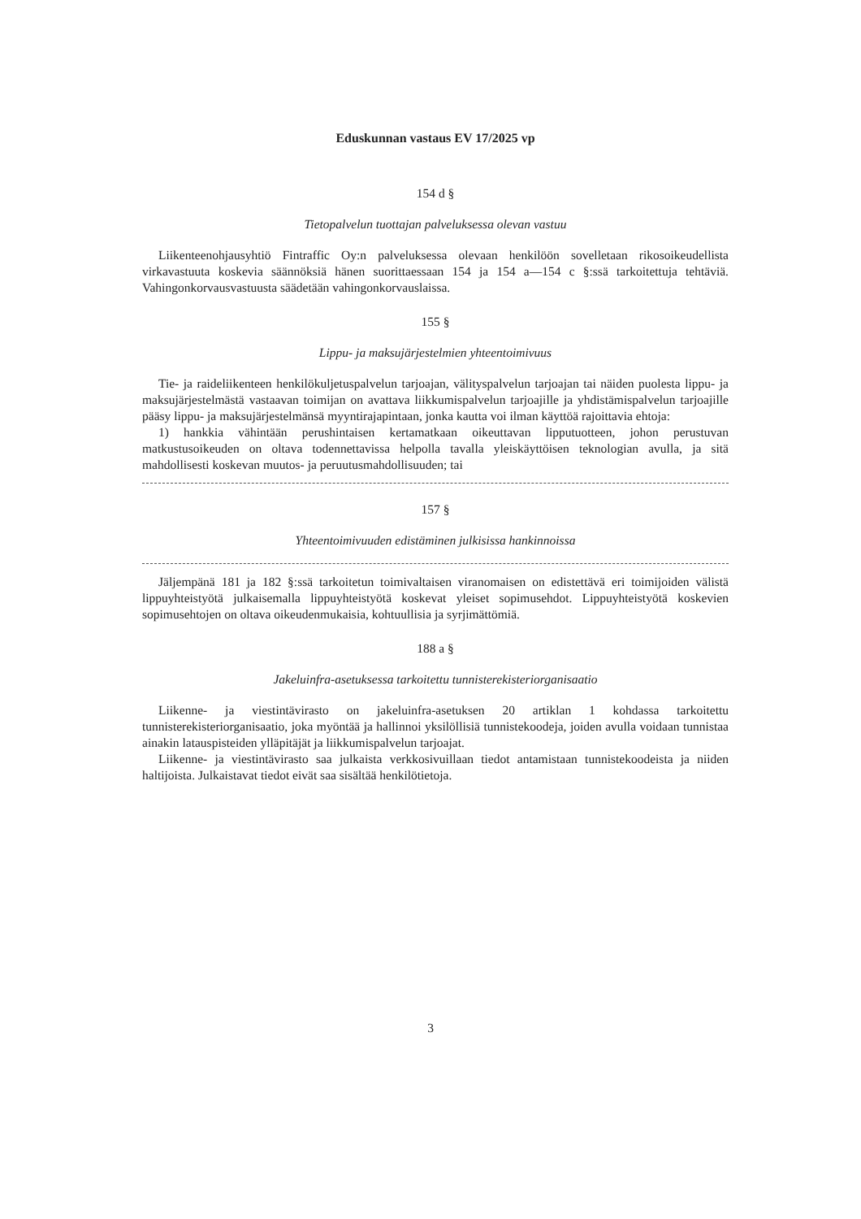Eduskunnan vastaus EV 17/2025 vp
154 d §
Tietopalvelun tuottajan palveluksessa olevan vastuu
Liikenteenohjausyhtiö Fintraffic Oy:n palveluksessa olevaan henkilöön sovelletaan rikosoikeudellista virkavastuuta koskevia säännöksiä hänen suorittaessaan 154 ja 154 a—154 c §:ssä tarkoitettuja tehtäviä. Vahingonkorvausvastuusta säädetään vahingonkorvauslaissa.
155 §
Lippu- ja maksujärjestelmien yhteentoimivuus
Tie- ja raideliikenteen henkilökuljetuspalvelun tarjoajan, välityspalvelun tarjoajan tai näiden puolesta lippu- ja maksujärjestelmästä vastaavan toimijan on avattava liikkumispalvelun tarjoajille ja yhdistämispalvelun tarjoajille pääsy lippu- ja maksujärjestelmänsä myyntirajapintaan, jonka kautta voi ilman käyttöä rajoittavia ehtoja:
1) hankkia vähintään perushintaisen kertamatkaan oikeuttavan lipputuotteen, johon perustuvan matkustusoikeuden on oltava todennettavissa helpolla tavalla yleiskäyttöisen teknologian avulla, ja sitä mahdollisesti koskevan muutos- ja peruutusmahdollisuuden; tai
157 §
Yhteentoimivuuden edistäminen julkisissa hankinnoissa
Jäljempänä 181 ja 182 §:ssä tarkoitetun toimivaltaisen viranomaisen on edistettävä eri toimijoiden välistä lippuyhteistyötä julkaisemalla lippuyhteistyötä koskevat yleiset sopimusehdot. Lippuyhteistyötä koskevien sopimusehtojen on oltava oikeudenmukaisia, kohtuullisia ja syrjimättömiä.
188 a §
Jakeluinfra-asetuksessa tarkoitettu tunnisterekisteriorganisaatio
Liikenne- ja viestintävirasto on jakeluinfra-asetuksen 20 artiklan 1 kohdassa tarkoitettu tunnisterekisteriorganisaatio, joka myöntää ja hallinnoi yksilöllisiä tunnistekoodeja, joiden avulla voidaan tunnistaa ainakin latauspisteiden ylläpitäjät ja liikkumispalvelun tarjoajat.
Liikenne- ja viestintävirasto saa julkaista verkkosivuillaan tiedot antamistaan tunnistekoodeista ja niiden haltijoista. Julkaistavat tiedot eivät saa sisältää henkilötietoja.
3